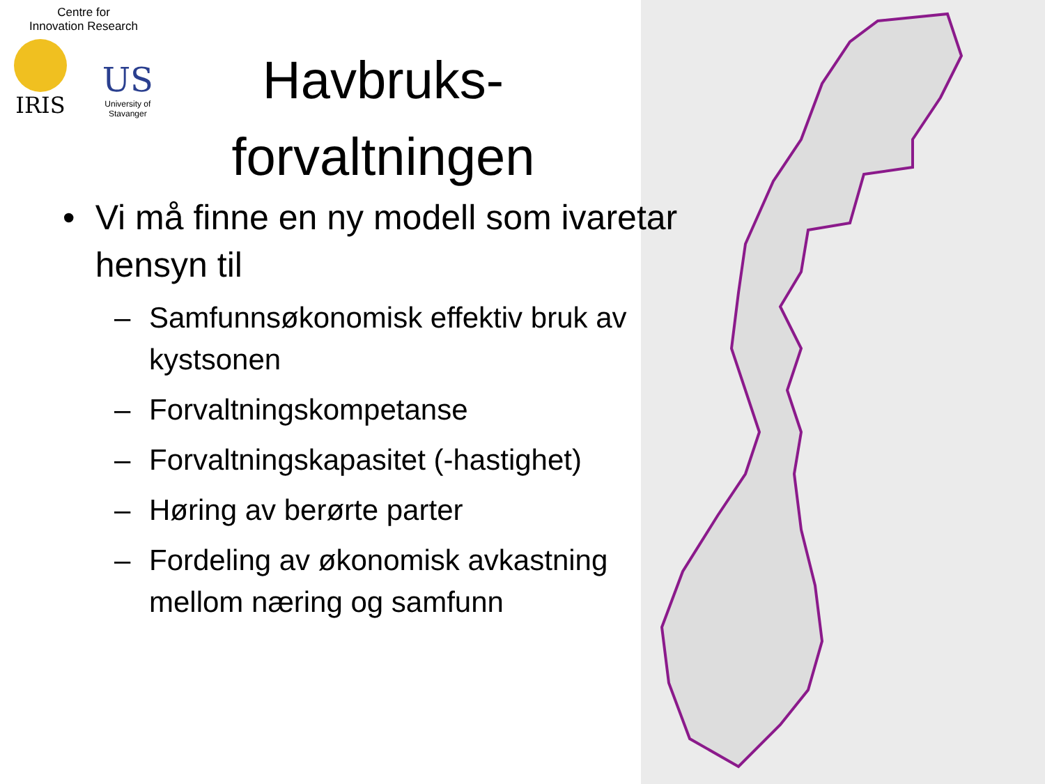Centre for
Innovation Research
IRIS
US
University of
Stavanger
Havbruks-
forvaltningen
• Vi må finne en ny modell som ivaretar hensyn til
– Samfunnsøkonomisk effektiv bruk av kystsonen
– Forvaltningskompetanse
– Forvaltningskapasitet (-hastighet)
– Høring av berørte parter
– Fordeling av økonomisk avkastning mellom næring og samfunn